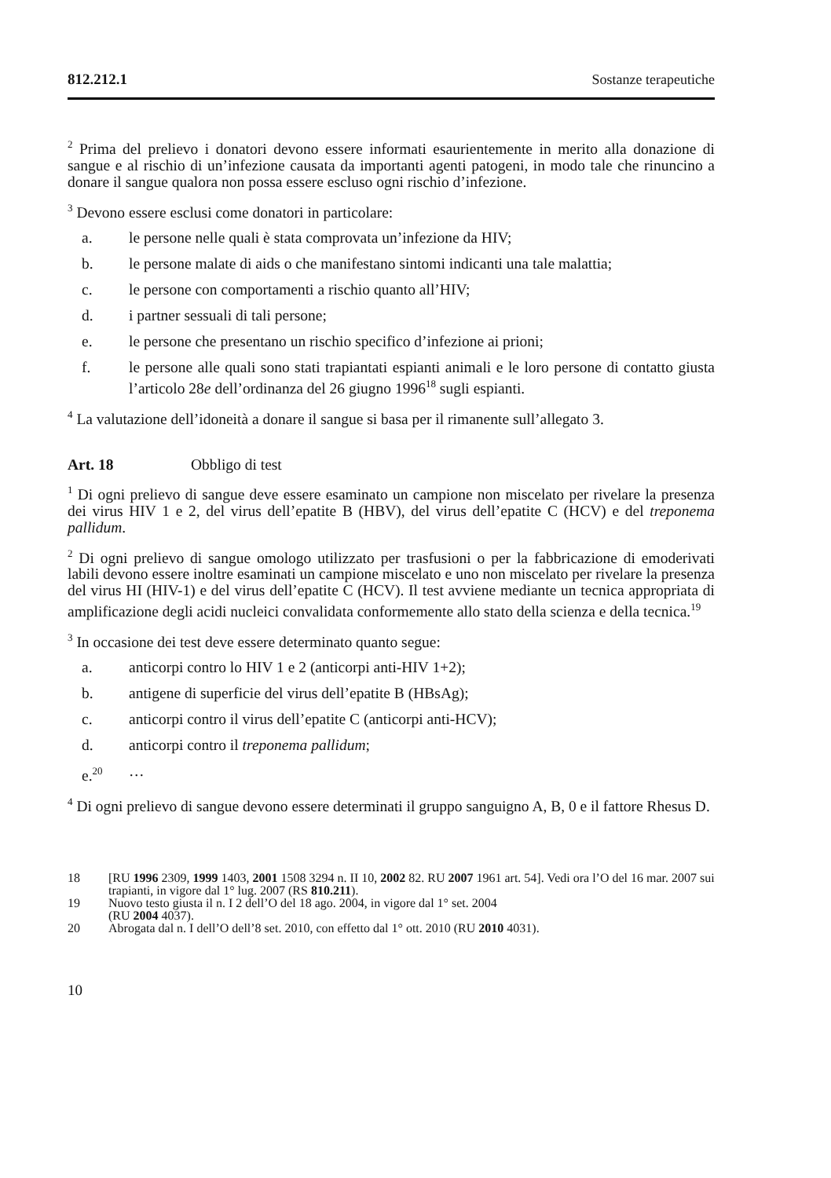812.212.1 Sostanze terapeutiche
<sup>2</sup> Prima del prelievo i donatori devono essere informati esaurientemente in merito alla donazione di sangue e al rischio di un’infezione causata da importanti agenti patogeni, in modo tale che rinuncino a donare il sangue qualora non possa essere escluso ogni rischio d’infezione.
<sup>3</sup> Devono essere esclusi come donatori in particolare:
a. le persone nelle quali è stata comprovata un’infezione da HIV;
b. le persone malate di aids o che manifestano sintomi indicanti una tale malattia;
c. le persone con comportamenti a rischio quanto all’HIV;
d. i partner sessuali di tali persone;
e. le persone che presentano un rischio specifico d’infezione ai prioni;
f. le persone alle quali sono stati trapiantati espianti animali e le loro persone di contatto giusta l’articolo 28e dell’ordinanza del 26 giugno 1996<sup>18</sup> sugli espianti.
<sup>4</sup> La valutazione dell’idoneità a donare il sangue si basa per il rimanente sull’allegato 3.
Art. 18 Obbligo di test
<sup>1</sup> Di ogni prelievo di sangue deve essere esaminato un campione non miscelato per rivelare la presenza dei virus HIV 1 e 2, del virus dell’epatite B (HBV), del virus dell’epatite C (HCV) e del treponema pallidum.
<sup>2</sup> Di ogni prelievo di sangue omologo utilizzato per trasfusioni o per la fabbricazione di emoderivati labili devono essere inoltre esaminati un campione miscelato e uno non miscelato per rivelare la presenza del virus HI (HIV-1) e del virus dell’epatite C (HCV). Il test avviene mediante un tecnica appropriata di amplificazione degli acidi nucleici convalidata conformemente allo stato della scienza e della tecnica.<sup>19</sup>
<sup>3</sup> In occasione dei test deve essere determinato quanto segue:
a. anticorpi contro lo HIV 1 e 2 (anticorpi anti-HIV 1+2);
b. antigene di superficie del virus dell’epatite B (HBsAg);
c. anticorpi contro il virus dell’epatite C (anticorpi anti-HCV);
d. anticorpi contro il treponema pallidum;
e.<sup>20</sup> …
<sup>4</sup> Di ogni prelievo di sangue devono essere determinati il gruppo sanguigno A, B, 0 e il fattore Rhesus D.
18 [RU 1996 2309, 1999 1403, 2001 1508 3294 n. II 10, 2002 82. RU 2007 1961 art. 54]. Vedi ora l’O del 16 mar. 2007 sui trapianti, in vigore dal 1° lug. 2007 (RS 810.211).
19 Nuovo testo giusta il n. I 2 dell’O del 18 ago. 2004, in vigore dal 1° set. 2004
(RU 2004 4037).
20 Abrogata dal n. I dell’O dell’8 set. 2010, con effetto dal 1° ott. 2010 (RU 2010 4031).
10